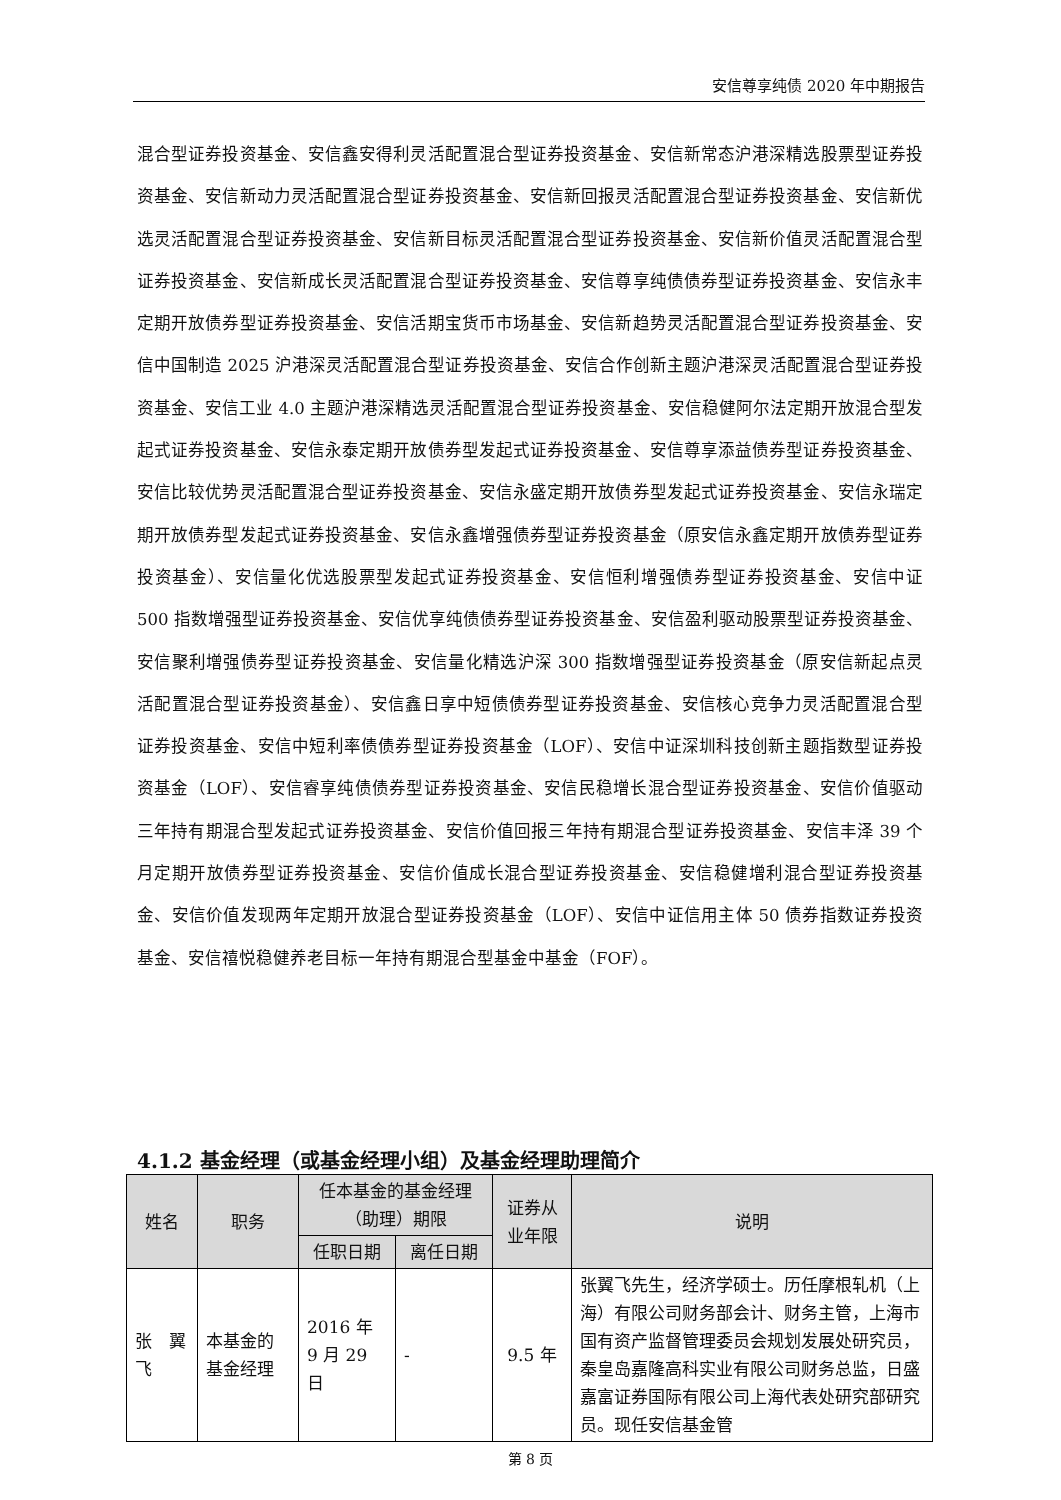安信尊享纯债 2020 年中期报告
混合型证券投资基金、安信鑫安得利灵活配置混合型证券投资基金、安信新常态沪港深精选股票型证券投资基金、安信新动力灵活配置混合型证券投资基金、安信新回报灵活配置混合型证券投资基金、安信新优选灵活配置混合型证券投资基金、安信新目标灵活配置混合型证券投资基金、安信新价值灵活配置混合型证券投资基金、安信新成长灵活配置混合型证券投资基金、安信尊享纯债债券型证券投资基金、安信永丰定期开放债券型证券投资基金、安信活期宝货币市场基金、安信新趋势灵活配置混合型证券投资基金、安信中国制造 2025 沪港深灵活配置混合型证券投资基金、安信合作创新主题沪港深灵活配置混合型证券投资基金、安信工业 4.0 主题沪港深精选灵活配置混合型证券投资基金、安信稳健阿尔法定期开放混合型发起式证券投资基金、安信永泰定期开放债券型发起式证券投资基金、安信尊享添益债券型证券投资基金、安信比较优势灵活配置混合型证券投资基金、安信永盛定期开放债券型发起式证券投资基金、安信永瑞定期开放债券型发起式证券投资基金、安信永鑫增强债券型证券投资基金（原安信永鑫定期开放债券型证券投资基金）、安信量化优选股票型发起式证券投资基金、安信恒利增强债券型证券投资基金、安信中证 500 指数增强型证券投资基金、安信优享纯债债券型证券投资基金、安信盈利驱动股票型证券投资基金、安信聚利增强债券型证券投资基金、安信量化精选沪深 300 指数增强型证券投资基金（原安信新起点灵活配置混合型证券投资基金）、安信鑫日享中短债债券型证券投资基金、安信核心竞争力灵活配置混合型证券投资基金、安信中短利率债债券型证券投资基金（LOF）、安信中证深圳科技创新主题指数型证券投资基金（LOF）、安信睿享纯债债券型证券投资基金、安信民稳增长混合型证券投资基金、安信价值驱动三年持有期混合型发起式证券投资基金、安信价值回报三年持有期混合型证券投资基金、安信丰泽 39 个月定期开放债券型证券投资基金、安信价值成长混合型证券投资基金、安信稳健增利混合型证券投资基金、安信价值发现两年定期开放混合型证券投资基金（LOF）、安信中证信用主体 50 债券指数证券投资基金、安信禧悦稳健养老目标一年持有期混合型基金中基金（FOF）。
4.1.2 基金经理（或基金经理小组）及基金经理助理简介
| 姓名 | 职务 | 任本基金的基金经理（助理）期限 | | 证券从业年限 | 说明 |
| --- | --- | --- | --- | --- | --- |
| | | 任职日期 | 离任日期 | | |
| 张 翼飞 | 本基金的基金经理 | 2016 年 9 月 29 日 | - | 9.5 年 | 张翼飞先生，经济学硕士。历任摩根轧机（上海）有限公司财务部会计、财务主管，上海市国有资产监督管理委员会规划发展处研究员，秦皇岛嘉隆高科实业有限公司财务总监，日盛嘉富证券国际有限公司上海代表处研究部研究员。现任安信基金管 |
第 8 页